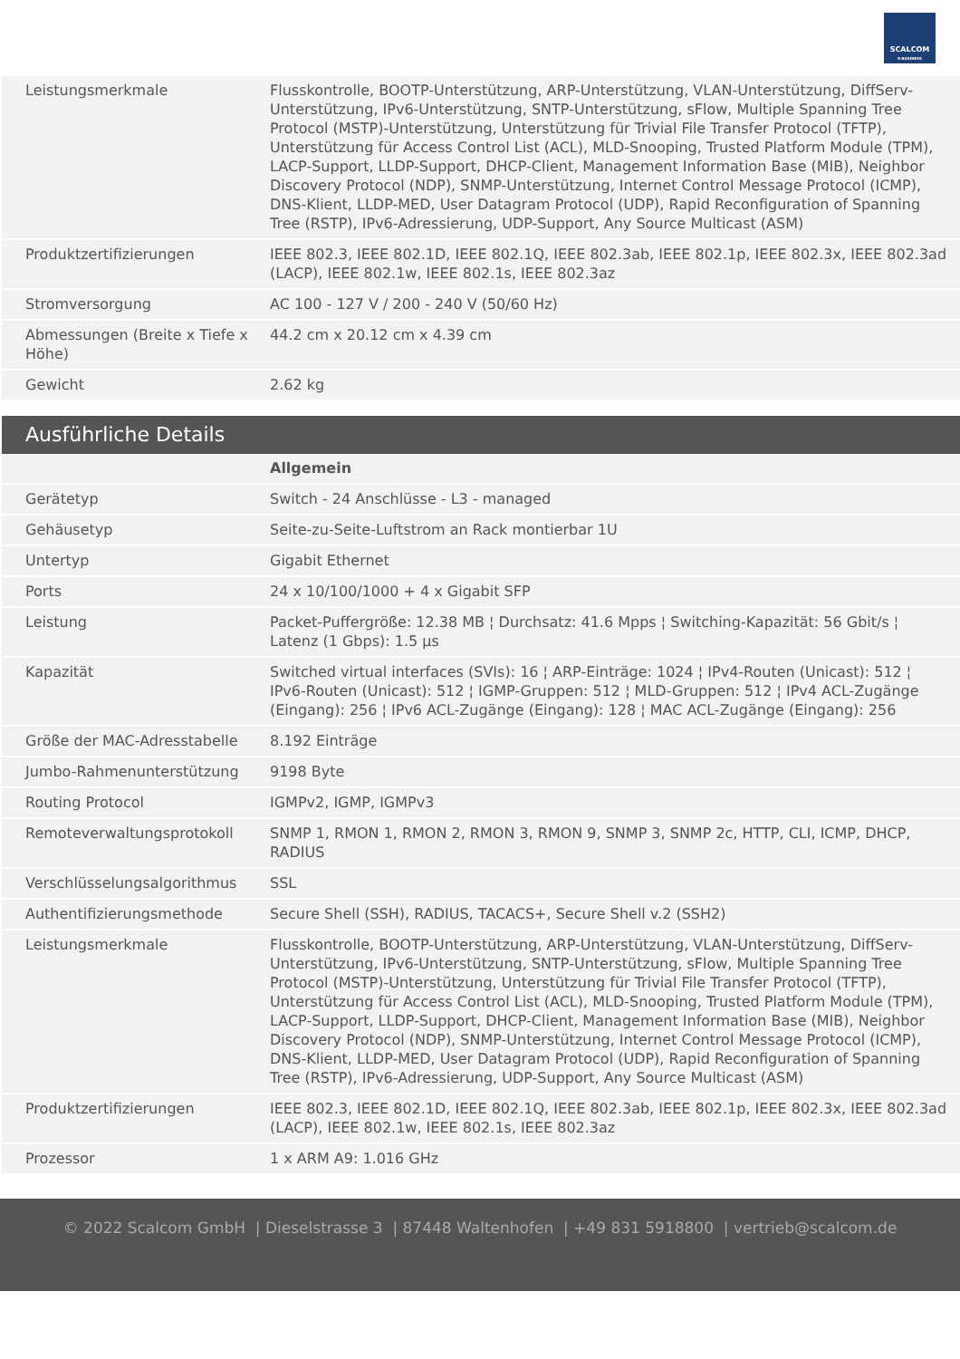SCALCOM
E-BUSINESS
| Leistungsmerkmale | Flusskontrolle, BOOTP-Unterstützung, ARP-Unterstützung, VLAN-Unterstützung, DiffServ-Unterstützung, IPv6-Unterstützung, SNTP-Unterstützung, sFlow, Multiple Spanning Tree Protocol (MSTP)-Unterstützung, Unterstützung für Trivial File Transfer Protocol (TFTP), Unterstützung für Access Control List (ACL), MLD-Snooping, Trusted Platform Module (TPM), LACP-Support, LLDP-Support, DHCP-Client, Management Information Base (MIB), Neighbor Discovery Protocol (NDP), SNMP-Unterstützung, Internet Control Message Protocol (ICMP), DNS-Klient, LLDP-MED, User Datagram Protocol (UDP), Rapid Reconfiguration of Spanning Tree (RSTP), IPv6-Adressierung, UDP-Support, Any Source Multicast (ASM) |
| Produktzertifizierungen | IEEE 802.3, IEEE 802.1D, IEEE 802.1Q, IEEE 802.3ab, IEEE 802.1p, IEEE 802.3x, IEEE 802.3ad (LACP), IEEE 802.1w, IEEE 802.1s, IEEE 802.3az |
| Stromversorgung | AC 100 - 127 V / 200 - 240 V (50/60 Hz) |
| Abmessungen (Breite x Tiefe x Höhe) | 44.2 cm x 20.12 cm x 4.39 cm |
| Gewicht | 2.62 kg |
Ausführliche Details
| | Allgemein |
| Gerätetyp | Switch - 24 Anschlüsse - L3 - managed |
| Gehäusetyp | Seite-zu-Seite-Luftstrom an Rack montierbar 1U |
| Untertyp | Gigabit Ethernet |
| Ports | 24 x 10/100/1000 + 4 x Gigabit SFP |
| Leistung | Packet-Puffergröße: 12.38 MB ¦ Durchsatz: 41.6 Mpps ¦ Switching-Kapazität: 56 Gbit/s ¦ Latenz (1 Gbps): 1.5 µs |
| Kapazität | Switched virtual interfaces (SVIs): 16 ¦ ARP-Einträge: 1024 ¦ IPv4-Routen (Unicast): 512 ¦ IPv6-Routen (Unicast): 512 ¦ IGMP-Gruppen: 512 ¦ MLD-Gruppen: 512 ¦ IPv4 ACL-Zugänge (Eingang): 256 ¦ IPv6 ACL-Zugänge (Eingang): 128 ¦ MAC ACL-Zugänge (Eingang): 256 |
| Größe der MAC-Adresstabelle | 8.192 Einträge |
| Jumbo-Rahmenunterstützung | 9198 Byte |
| Routing Protocol | IGMPv2, IGMP, IGMPv3 |
| Remoteverwaltungsprotokoll | SNMP 1, RMON 1, RMON 2, RMON 3, RMON 9, SNMP 3, SNMP 2c, HTTP, CLI, ICMP, DHCP, RADIUS |
| Verschlüsselungsalgorithmus | SSL |
| Authentifizierungsmethode | Secure Shell (SSH), RADIUS, TACACS+, Secure Shell v.2 (SSH2) |
| Leistungsmerkmale | Flusskontrolle, BOOTP-Unterstützung, ARP-Unterstützung, VLAN-Unterstützung, DiffServ-Unterstützung, IPv6-Unterstützung, SNTP-Unterstützung, sFlow, Multiple Spanning Tree Protocol (MSTP)-Unterstützung, Unterstützung für Trivial File Transfer Protocol (TFTP), Unterstützung für Access Control List (ACL), MLD-Snooping, Trusted Platform Module (TPM), LACP-Support, LLDP-Support, DHCP-Client, Management Information Base (MIB), Neighbor Discovery Protocol (NDP), SNMP-Unterstützung, Internet Control Message Protocol (ICMP), DNS-Klient, LLDP-MED, User Datagram Protocol (UDP), Rapid Reconfiguration of Spanning Tree (RSTP), IPv6-Adressierung, UDP-Support, Any Source Multicast (ASM) |
| Produktzertifizierungen | IEEE 802.3, IEEE 802.1D, IEEE 802.1Q, IEEE 802.3ab, IEEE 802.1p, IEEE 802.3x, IEEE 802.3ad (LACP), IEEE 802.1w, IEEE 802.1s, IEEE 802.3az |
| Prozessor | 1 x ARM A9: 1.016 GHz |
© 2022 Scalcom GmbH | Dieselstrasse 3 | 87448 Waltenhofen | +49 831 5918800 | vertrieb@scalcom.de